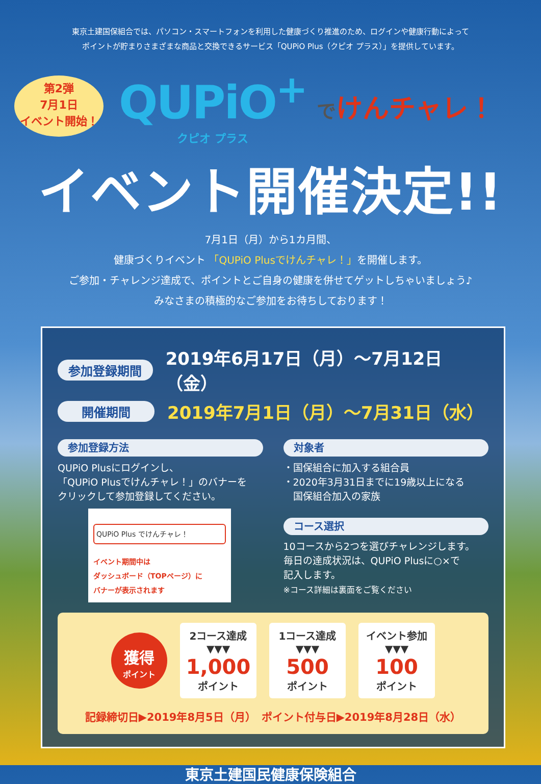東京土建国保組合では、パソコン・スマートフォンを利用した健康づくり推進のため、ログインや健康行動によって
ポイントが貯まりさまざまな商品と交換できるサービス「QUPiO Plus（クピオ プラス）」を提供しています。
第2弾
7月1日
イベント開始！
QUPiO<sup>+</sup>
クピオ プラス
でけんチャレ！
イベント開催決定!!
7月1日（月）から1カ月間、
健康づくりイベント 「QUPiO Plusでけんチャレ！」を開催します。
ご参加・チャレンジ達成で、ポイントとご自身の健康を併せてゲットしちゃいましょう♪
みなさまの積極的なご参加をお待ちしております！
参加登録期間 2019年6月17日（月）〜7月12日（金）
開催期間 2019年7月1日（月）〜7月31日（水）
参加登録方法
QUPiO Plusにログインし、
「QUPiO Plusでけんチャレ！」のバナーを
クリックして参加登録してください。
QUPiO Plus でけんチャレ！
イベント期間中は
ダッシュボード（TOPページ）に
バナーが表示されます
対象者
・国保組合に加入する組合員
・2020年3月31日までに19歳以上になる
　国保組合加入の家族
コース選択
10コースから2つを選びチャレンジします。
毎日の達成状況は、QUPiO Plusに○×で
記入します。
※コース詳細は裏面をご覧ください
獲得
ポイント
2コース達成
▼▼▼
1,000
ポイント
1コース達成
▼▼▼
500
ポイント
イベント参加
▼▼▼
100
ポイント
記録締切日▶2019年8月5日（月）　ポイント付与日▶2019年8月28日（水）
東京土建国民健康保険組合